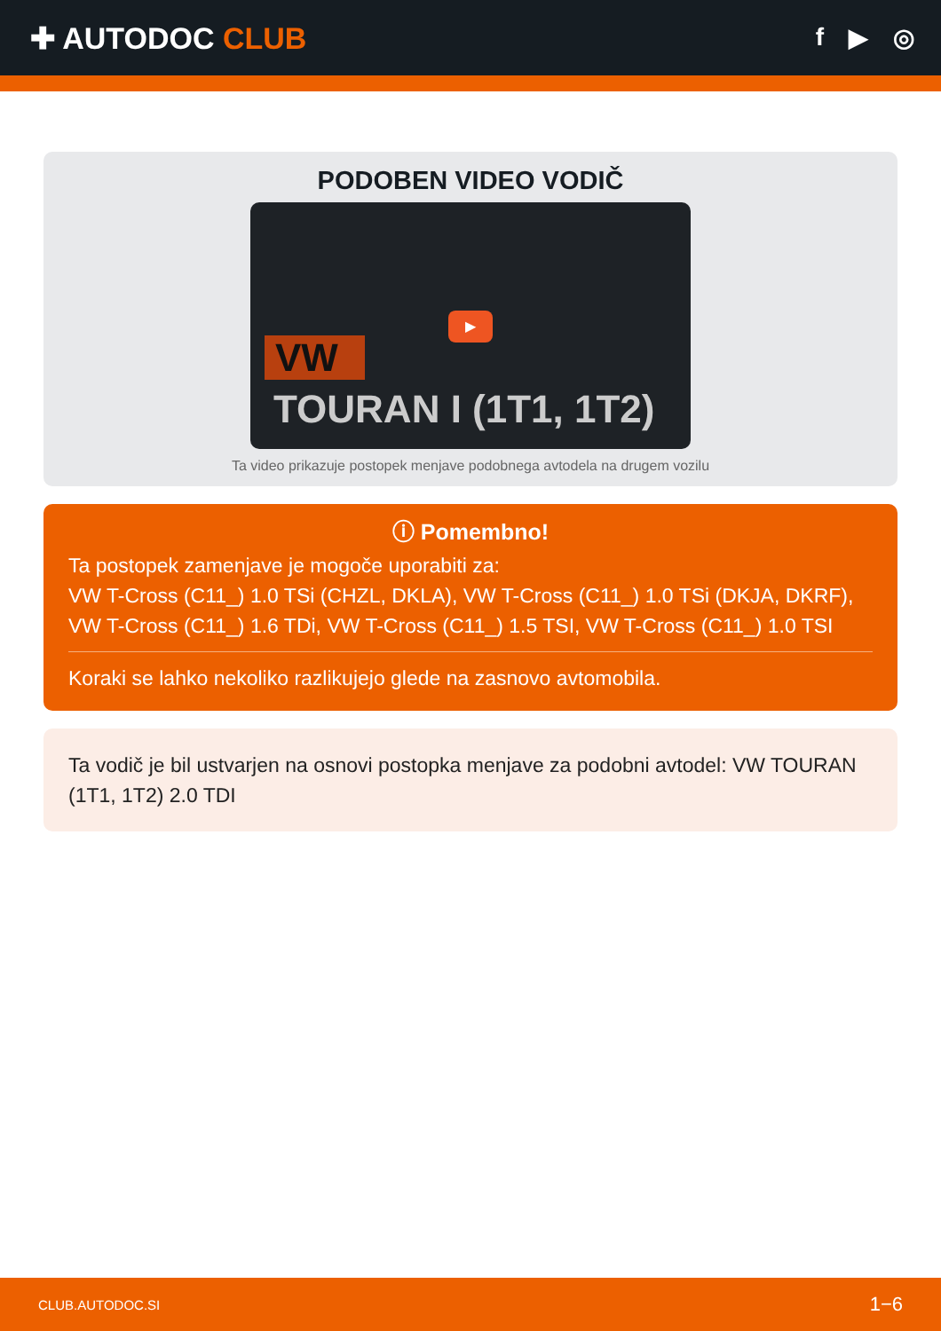✚ AUTODOC CLUB
f ▶ ◎
PODOBEN VIDEO VODIČ
VW
▶
TOURAN I (1T1, 1T2)
Ta video prikazuje postopek menjave podobnega avtodela na drugem vozilu
ⓘ Pomembno!
Ta postopek zamenjave je mogoče uporabiti za:
VW T-Cross (C11_) 1.0 TSi (CHZL, DKLA), VW T-Cross (C11_) 1.0 TSi (DKJA, DKRF), VW T-Cross (C11_) 1.6 TDi, VW T-Cross (C11_) 1.5 TSI, VW T-Cross (C11_) 1.0 TSI
Koraki se lahko nekoliko razlikujejo glede na zasnovo avtomobila.
Ta vodič je bil ustvarjen na osnovi postopka menjave za podobni avtodel: VW TOURAN (1T1, 1T2) 2.0 TDI
CLUB.AUTODOC.SI 1−6